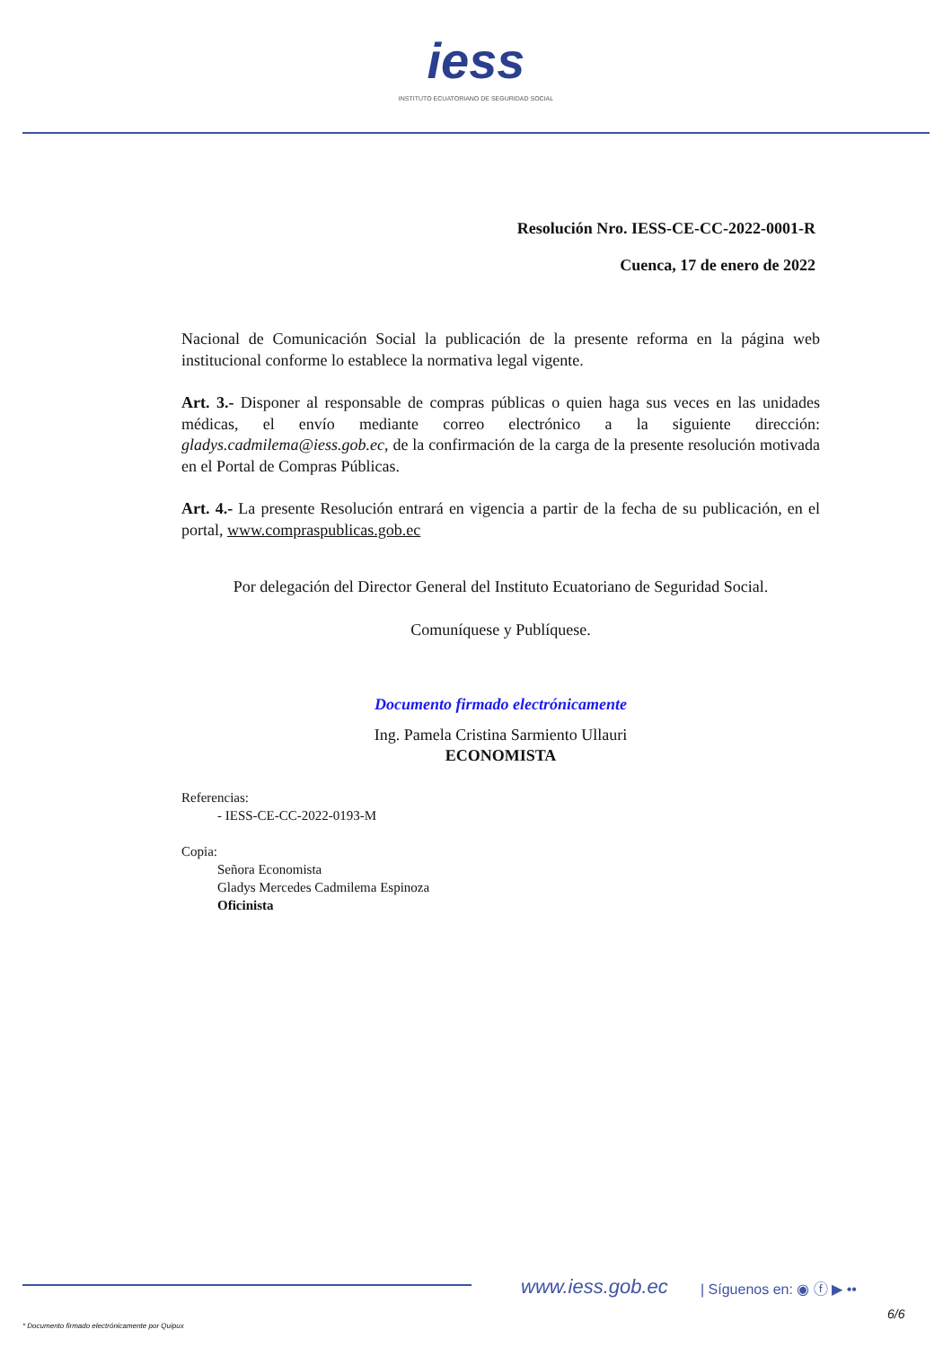iess
INSTITUTO ECUATORIANO DE SEGURIDAD SOCIAL
Resolución Nro. IESS-CE-CC-2022-0001-R
Cuenca, 17 de enero de 2022
Nacional de Comunicación Social la publicación de la presente reforma en la página web institucional conforme lo establece la normativa legal vigente.
Art. 3.- Disponer al responsable de compras públicas o quien haga sus veces en las unidades médicas, el envío mediante correo electrónico a la siguiente dirección: gladys.cadmilema@iess.gob.ec, de la confirmación de la carga de la presente resolución motivada en el Portal de Compras Públicas.
Art. 4.- La presente Resolución entrará en vigencia a partir de la fecha de su publicación, en el portal, www.compraspublicas.gob.ec
Por delegación del Director General del Instituto Ecuatoriano de Seguridad Social.
Comuníquese y Publíquese.
Documento firmado electrónicamente
Ing. Pamela Cristina Sarmiento Ullauri
ECONOMISTA
Referencias:
- IESS-CE-CC-2022-0193-M
Copia:
Señora Economista
Gladys Mercedes Cadmilema Espinoza
Oficinista
www.iess.gob.ec | Síguenos en: ◉ ⓕ ▶ ••
6/6
* Documento firmado electrónicamente por Quipux